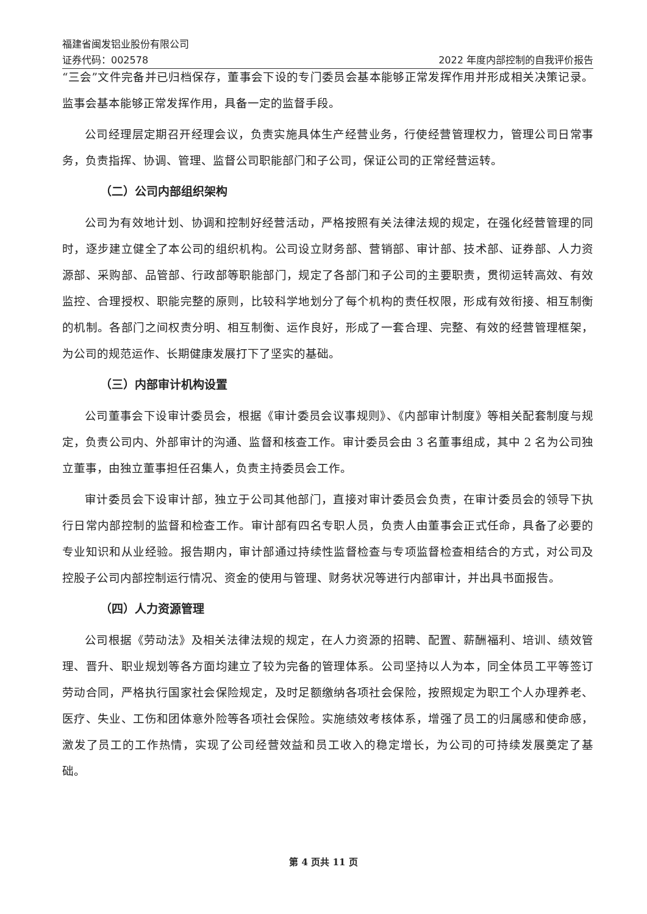福建省闽发铝业股份有限公司
证券代码：002578 2022 年度内部控制的自我评价报告
“三会”文件完备并已归档保存，董事会下设的专门委员会基本能够正常发挥作用并形成相关决策记录。监事会基本能够正常发挥作用，具备一定的监督手段。
公司经理层定期召开经理会议，负责实施具体生产经营业务，行使经营管理权力，管理公司日常事务，负责指挥、协调、管理、监督公司职能部门和子公司，保证公司的正常经营运转。
（二）公司内部组织架构
公司为有效地计划、协调和控制好经营活动，严格按照有关法律法规的规定，在强化经营管理的同时，逐步建立健全了本公司的组织机构。公司设立财务部、营销部、审计部、技术部、证券部、人力资源部、采购部、品管部、行政部等职能部门，规定了各部门和子公司的主要职责，贯彻运转高效、有效监控、合理授权、职能完整的原则，比较科学地划分了每个机构的责任权限，形成有效衔接、相互制衡的机制。各部门之间权责分明、相互制衡、运作良好，形成了一套合理、完整、有效的经营管理框架，为公司的规范运作、长期健康发展打下了坚实的基础。
（三）内部审计机构设置
公司董事会下设审计委员会，根据《审计委员会议事规则》、《内部审计制度》等相关配套制度与规定，负责公司内、外部审计的沟通、监督和核查工作。审计委员会由 3 名董事组成，其中 2 名为公司独立董事，由独立董事担任召集人，负责主持委员会工作。
审计委员会下设审计部，独立于公司其他部门，直接对审计委员会负责，在审计委员会的领导下执行日常内部控制的监督和检查工作。审计部有四名专职人员，负责人由董事会正式任命，具备了必要的专业知识和从业经验。报告期内，审计部通过持续性监督检查与专项监督检查相结合的方式，对公司及控股子公司内部控制运行情况、资金的使用与管理、财务状况等进行内部审计，并出具书面报告。
（四）人力资源管理
公司根据《劳动法》及相关法律法规的规定，在人力资源的招聘、配置、薪酬福利、培训、绩效管理、晋升、职业规划等各方面均建立了较为完备的管理体系。公司坚持以人为本，同全体员工平等签订劳动合同，严格执行国家社会保险规定，及时足额缴纳各项社会保险，按照规定为职工个人办理养老、医疗、失业、工伤和团体意外险等各项社会保险。实施绩效考核体系，增强了员工的归属感和使命感，激发了员工的工作热情，实现了公司经营效益和员工收入的稳定增长，为公司的可持续发展奠定了基础。
第 4 页共 11 页